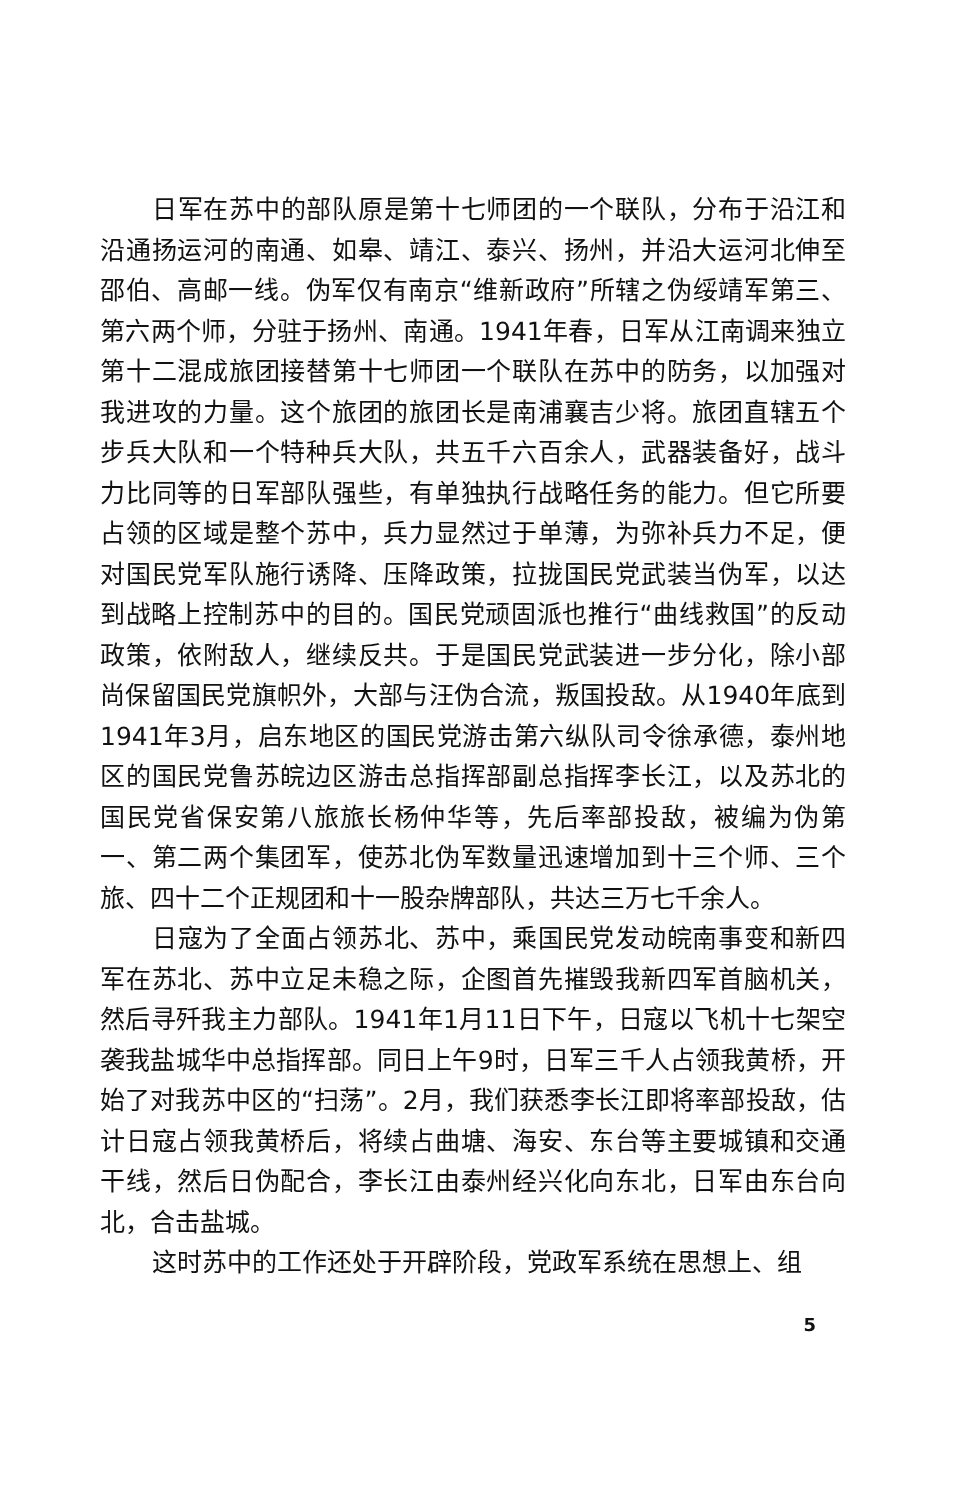日军在苏中的部队原是第十七师团的一个联队，分布于沿江和沿通扬运河的南通、如皋、靖江、泰兴、扬州，并沿大运河北伸至邵伯、高邮一线。伪军仅有南京“维新政府”所辖之伪绥靖军第三、第六两个师，分驻于扬州、南通。1941年春，日军从江南调来独立第十二混成旅团接替第十七师团一个联队在苏中的防务，以加强对我进攻的力量。这个旅团的旅团长是南浦襄吉少将。旅团直辖五个步兵大队和一个特种兵大队，共五千六百余人，武器装备好，战斗力比同等的日军部队强些，有单独执行战略任务的能力。但它所要占领的区域是整个苏中，兵力显然过于单薄，为弥补兵力不足，便对国民党军队施行诱降、压降政策，拉拢国民党武装当伪军，以达到战略上控制苏中的目的。国民党顽固派也推行“曲线救国”的反动政策，依附敌人，继续反共。于是国民党武装进一步分化，除小部尚保留国民党旗帜外，大部与汪伪合流，叛国投敌。从1940年底到1941年3月，启东地区的国民党游击第六纵队司令徐承德，泰州地区的国民党鲁苏皖边区游击总指挥部副总指挥李长江，以及苏北的国民党省保安第八旅旅长杨仲华等，先后率部投敌，被编为伪第一、第二两个集团军，使苏北伪军数量迅速增加到十三个师、三个旅、四十二个正规团和十一股杂牌部队，共达三万七千余人。
日寇为了全面占领苏北、苏中，乘国民党发动皖南事变和新四军在苏北、苏中立足未稳之际，企图首先摧毁我新四军首脑机关，然后寻歼我主力部队。1941年1月11日下午，日寇以飞机十七架空袭我盐城华中总指挥部。同日上午9时，日军三千人占领我黄桥，开始了对我苏中区的“扫荡”。2月，我们获悉李长江即将率部投敌，估计日寇占领我黄桥后，将续占曲塘、海安、东台等主要城镇和交通干线，然后日伪配合，李长江由泰州经兴化向东北，日军由东台向北，合击盐城。
这时苏中的工作还处于开辟阶段，党政军系统在思想上、组
5